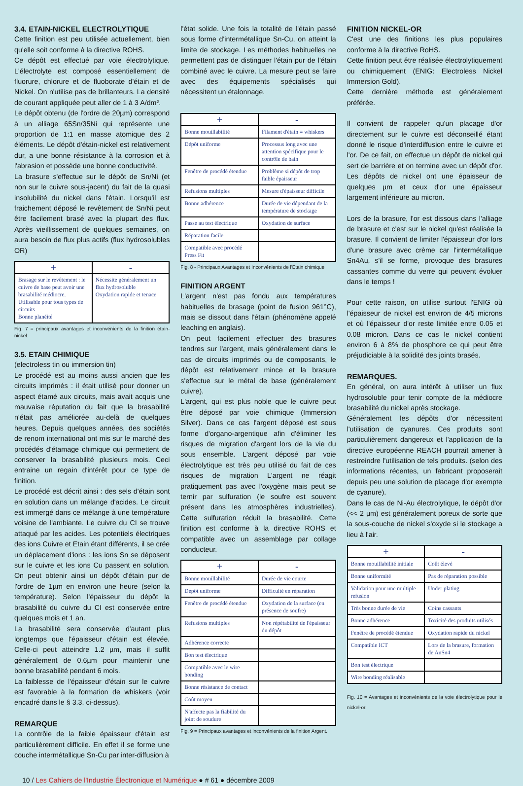3.4. ETAIN-NICKEL ELECTROLYTIQUE
Cette finition est peu utilisée actuellement, bien qu'elle soit conforme à la directive ROHS.
Ce dépôt est effectué par voie électrolytique. L'électrolyte est composé essentiellement de fluorure, chlorure et de fluoborate d'étain et de Nickel. On n'utilise pas de brillanteurs. La densité de courant appliquée peut aller de 1 à 3 A/dm².
Le dépôt obtenu (de l'ordre de 20µm) correspond à un alliage 65Sn/35Ni qui représente une proportion de 1:1 en masse atomique des 2 éléments. Le dépôt d'étain-nickel est relativement dur, a une bonne résistance à la corrosion et à l'abrasion et possède une bonne conductivité.
La brasure s'effectue sur le dépôt de Sn/Ni (et non sur le cuivre sous-jacent) du fait de la quasi insolubilité du nickel dans l'étain. Lorsqu'il est fraichement déposé le revêtement de Sn/Ni peut être facilement brasé avec la plupart des flux. Après vieillissement de quelques semaines, on aura besoin de flux plus actifs (flux hydrosolubles OR)
| + | - |
| --- | --- |
| Brasage sur le revêtement : le cuivre de base peut avoir une brasabilité médiocre. Utilisable pour tous types de circuits Bonne planéité | Nécessite généralement un flux hydrosoluble Oxydation rapide et tenace |
Fig. 7 = principaux avantages et inconvénients de la finition étain-nickel.
3.5. ETAIN CHIMIQUE
(electroless tin ou immersion tin)
Le procédé est au moins aussi ancien que les circuits imprimés : il était utilisé pour donner un aspect étamé aux circuits, mais avait acquis une mauvaise réputation du fait que la brasabilité n'était pas améliorée au-delà de quelques heures. Depuis quelques années, des sociétés de renom international ont mis sur le marché des procédés d'étamage chimique qui permettent de conserver la brasabilité plusieurs mois. Ceci entraine un regain d'intérêt pour ce type de finition.
Le procédé est décrit ainsi : des sels d'étain sont en solution dans un mélange d'acides. Le circuit est immergé dans ce mélange à une température voisine de l'ambiante. Le cuivre du CI se trouve attaqué par les acides. Les potentiels électriques des ions Cuivre et Etain étant différents, il se crée un déplacement d'ions : les ions Sn se déposent sur le cuivre et les ions Cu passent en solution. On peut obtenir ainsi un dépôt d'étain pur de l'ordre de 1µm en environ une heure (selon la température). Selon l'épaisseur du dépôt la brasabilité du cuivre du CI est conservée entre quelques mois et 1 an.
La brasabilité sera conservée d'autant plus longtemps que l'épaisseur d'étain est élevée. Celle-ci peut atteindre 1.2 µm, mais il suffit généralement de 0.6µm pour maintenir une bonne brasabilité pendant 6 mois.
La faiblesse de l'épaisseur d'étain sur le cuivre est favorable à la formation de whiskers (voir encadré dans le § 3.3. ci-dessus).
REMARQUE
La contrôle de la faible épaisseur d'étain est particulièrement difficile. En effet il se forme une couche intermétallique Sn-Cu par inter-diffusion à
l'état solide. Une fois la totalité de l'étain passé sous forme d'intermétallique Sn-Cu, on atteint la limite de stockage. Les méthodes habituelles ne permettent pas de distinguer l'étain pur de l'étain combiné avec le cuivre. La mesure peut se faire avec des équipements spécialisés qui nécessitent un étalonnage.
| + | - |
| --- | --- |
| Bonne mouillabilité | Filament d'étain = whiskers |
| Dépôt uniforme | Processus long avec une attention spécifique pour le contrôle de bain |
| Fenêtre de procédé étendue | Problème si dépôt de trop faible épaisseur |
| Refusions multiples | Mesure d'épaisseur difficile |
| Bonne adhérence | Durée de vie dépendant de la température de stockage |
| Passe au test électrique | Oxydation de surface |
| Réparation facile | |
| Compatible avec procédé Press Fit | |
Fig. 8 - Principaux Avantages et Inconvénients de l'Etain chimique
FINITION ARGENT
L'argent n'est pas fondu aux températures habituelles de brasage (point de fusion 961°C), mais se dissout dans l'étain (phénomène appelé leaching en anglais).
On peut facilement effectuer des brasures tendres sur l'argent, mais généralement dans le cas de circuits imprimés ou de composants, le dépôt est relativement mince et la brasure s'effectue sur le métal de base (généralement cuivre).
L'argent, qui est plus noble que le cuivre peut être déposé par voie chimique (Immersion Silver). Dans ce cas l'argent déposé est sous forme d'organo-argentique afin d'éliminer les risques de migration d'argent lors de la vie du sous ensemble. L'argent déposé par voie électrolytique est très peu utilisé du fait de ces risques de migration L'argent ne réagit pratiquement pas avec l'oxygène mais peut se ternir par sulfuration (le soufre est souvent présent dans les atmosphères industrielles). Cette sulfuration réduit la brasabilité. Cette finition est conforme à la directive ROHS et compatible avec un assemblage par collage conducteur.
| + | - |
| --- | --- |
| Bonne mouillabilité | Durée de vie courte |
| Dépôt uniforme | Difficulté en réparation |
| Fenêtre de procédé étendue | Oxydation de la surface (en présence de soufre) |
| Refusions multiples | Non répétabilité de l'épaisseur du dépôt |
| Adhérence correcte | |
| Bon test électrique | |
| Compatible avec le wire bonding | |
| Bonne résistance de contact | |
| Coût moyen | |
| N'affecte pas la fiabilité du joint de soudure | |
Fig. 9 = Principaux avantages et inconvénients de la finition Argent.
FINITION NICKEL-OR
C'est une des finitions les plus populaires conforme à la directive RoHS.
Cette finition peut être réalisée électrolytiquement ou chimiquement (ENIG: Electroless Nickel Immersion Gold).
Cette dernière méthode est généralement préférée.
Il convient de rappeler qu'un placage d'or directement sur le cuivre est déconseillé étant donné le risque d'interdiffusion entre le cuivre et l'or. De ce fait, on effectue un dépôt de nickel qui sert de barrière et on termine avec un dépôt d'or. Les dépôts de nickel ont une épaisseur de quelques µm et ceux d'or une épaisseur largement inférieure au micron.
Lors de la brasure, l'or est dissous dans l'alliage de brasure et c'est sur le nickel qu'est réalisée la brasure. Il convient de limiter l'épaisseur d'or lors d'une brasure avec crème car l'intermétallique Sn4Au, s'il se forme, provoque des brasures cassantes comme du verre qui peuvent évoluer dans le temps !
Pour cette raison, on utilise surtout l'ENIG où l'épaisseur de nickel est environ de 4/5 microns et où l'épaisseur d'or reste limitée entre 0.05 et 0.08 micron. Dans ce cas le nickel contient environ 6 à 8% de phosphore ce qui peut être préjudiciable à la solidité des joints brasés.
REMARQUES.
En général, on aura intérêt à utiliser un flux hydrosoluble pour tenir compte de la médiocre brasabilité du nickel après stockage.
Généralement les dépôts d'or nécessitent l'utilisation de cyanures. Ces produits sont particulièrement dangereux et l'application de la directive européenne REACH pourrait amener à restreindre l'utilisation de tels produits. (selon des informations récentes, un fabricant proposerait depuis peu une solution de placage d'or exempte de cyanure).
Dans le cas de Ni-Au électrolytique, le dépôt d'or (<< 2 µm) est généralement poreux de sorte que la sous-couche de nickel s'oxyde si le stockage a lieu à l'air.
| + | - |
| --- | --- |
| Bonne mouillabilité initiale | Coût élevé |
| Bonne uniformité | Pas de réparation possible |
| Validation pour une multiple refusion | Under plating |
| Très bonne durée de vie | Coins cassants |
| Bonne adhérence | Toxicité des produits utilisés |
| Fenêtre de procédé étendue | Oxydation rapide du nickel |
| Compatible ICT | Lors de la brasure, formation de AuSn4 |
| Bon test électrique | |
| Wire bonding réalisable | |
Fig. 10 = Avantages et inconvénients de la voie électrolytique pour le nickel-or.
10 / Les Cahiers de l'Industrie Électronique et Numérique ● # 61 ● décembre 2009